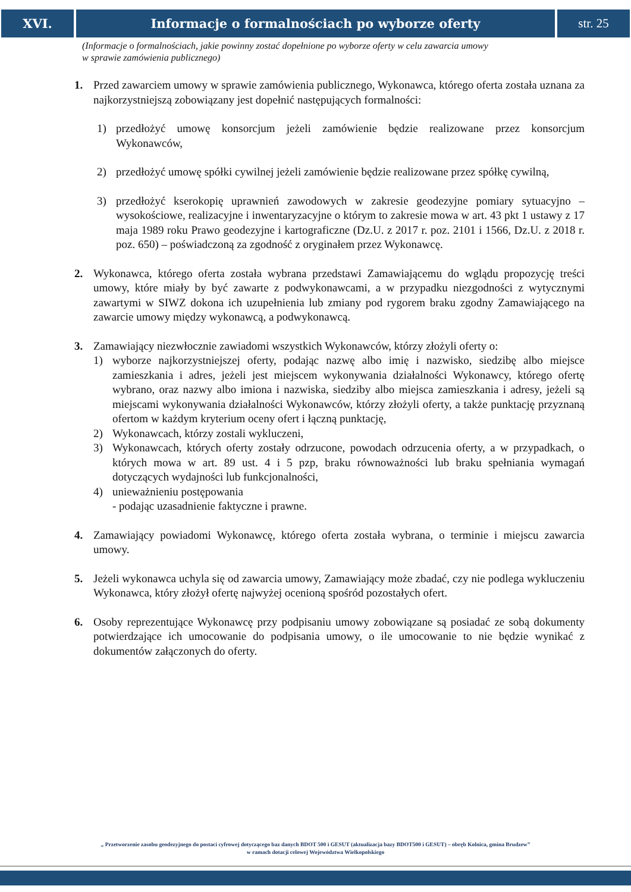XVI. Informacje o formalnościach po wyborze oferty
str. 25
(Informacje o formalnościach, jakie powinny zostać dopełnione po wyborze oferty w celu zawarcia umowy
w sprawie zamówienia publicznego)
1. Przed zawarciem umowy w sprawie zamówienia publicznego, Wykonawca, którego oferta została uznana za najkorzystniejszą zobowiązany jest dopełnić następujących formalności:
1) przedłożyć umowę konsorcjum jeżeli zamówienie będzie realizowane przez konsorcjum Wykonawców,
2) przedłożyć umowę spółki cywilnej jeżeli zamówienie będzie realizowane przez spółkę cywilną,
3) przedłożyć kserokopię uprawnień zawodowych w zakresie geodezyjne pomiary sytuacyjno – wysokościowe, realizacyjne i inwentaryzacyjne o którym to zakresie mowa w art. 43 pkt 1 ustawy z 17 maja 1989 roku Prawo geodezyjne i kartograficzne (Dz.U. z 2017 r. poz. 2101 i 1566, Dz.U. z 2018 r. poz. 650) – poświadczoną za zgodność z oryginałem przez Wykonawcę.
2. Wykonawca, którego oferta została wybrana przedstawi Zamawiającemu do wglądu propozycję treści umowy, które miały by być zawarte z podwykonawcami, a w przypadku niezgodności z wytycznymi zawartymi w SIWZ dokona ich uzupełnienia lub zmiany pod rygorem braku zgodny Zamawiającego na zawarcie umowy między wykonawcą, a podwykonawcą.
3. Zamawiający niezwłocznie zawiadomi wszystkich Wykonawców, którzy złożyli oferty o:
1) wyborze najkorzystniejszej oferty, podając nazwę albo imię i nazwisko, siedzibę albo miejsce zamieszkania i adres, jeżeli jest miejscem wykonywania działalności Wykonawcy, którego ofertę wybrano, oraz nazwy albo imiona i nazwiska, siedziby albo miejsca zamieszkania i adresy, jeżeli są miejscami wykonywania działalności Wykonawców, którzy złożyli oferty, a także punktację przyznaną ofertom w każdym kryterium oceny ofert i łączną punktację,
2) Wykonawcach, którzy zostali wykluczeni,
3) Wykonawcach, których oferty zostały odrzucone, powodach odrzucenia oferty, a w przypadkach, o których mowa w art. 89 ust. 4 i 5 pzp, braku równoważności lub braku spełniania wymagań dotyczących wydajności lub funkcjonalności,
4) unieważnieniu postępowania
- podając uzasadnienie faktyczne i prawne.
4. Zamawiający powiadomi Wykonawcę, którego oferta została wybrana, o terminie i miejscu zawarcia umowy.
5. Jeżeli wykonawca uchyla się od zawarcia umowy, Zamawiający może zbadać, czy nie podlega wykluczeniu Wykonawca, który złożył ofertę najwyżej ocenioną spośród pozostałych ofert.
6. Osoby reprezentujące Wykonawcę przy podpisaniu umowy zobowiązane są posiadać ze sobą dokumenty potwierdzające ich umocowanie do podpisania umowy, o ile umocowanie to nie będzie wynikać z dokumentów załączonych do oferty.
„ Przetworzenie zasobu geodezyjnego do postaci cyfrowej dotyczącego baz danych BDOT 500 i GESUT (aktualizacja bazy BDOT500 i GESUT) – obręb Kolnica, gmina Brudzew”
w ramach dotacji celowej Województwa Wielkopolskiego